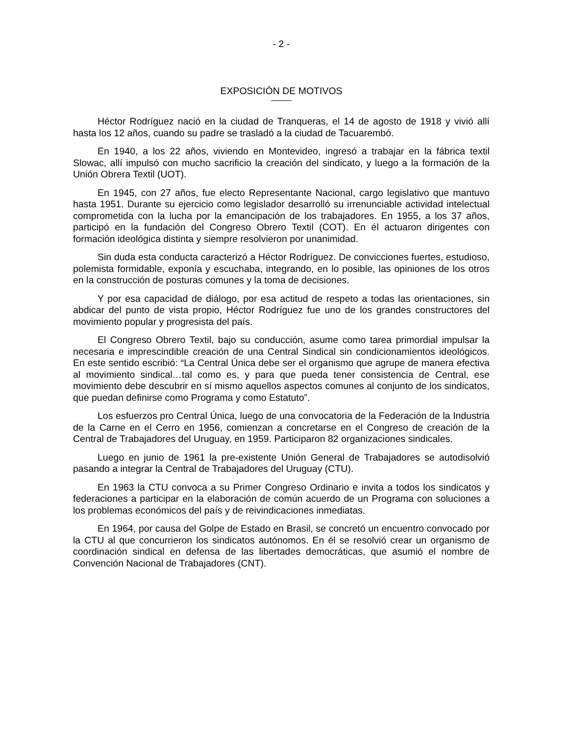- 2 -
EXPOSICIÓN DE MOTIVOS
Héctor Rodríguez nació en la ciudad de Tranqueras, el 14 de agosto de 1918 y vivió allí hasta los 12 años, cuando su padre se trasladó a la ciudad de Tacuarembó.
En 1940, a los 22 años, viviendo en Montevideo, ingresó a trabajar en la fábrica textil Slowac, allí impulsó con mucho sacrificio la creación del sindicato, y luego a la formación de la Unión Obrera Textil (UOT).
En 1945, con 27 años, fue electo Representante Nacional, cargo legislativo que mantuvo hasta 1951. Durante su ejercicio como legislador desarrolló su irrenunciable actividad intelectual comprometida con la lucha por la emancipación de los trabajadores. En 1955, a los 37 años, participó en la fundación del Congreso Obrero Textil (COT). En él actuaron dirigentes con formación ideológica distinta y siempre resolvieron por unanimidad.
Sin duda esta conducta caracterizó a Héctor Rodríguez. De convicciones fuertes, estudioso, polemista formidable, exponía y escuchaba, integrando, en lo posible, las opiniones de los otros en la construcción de posturas comunes y la toma de decisiones.
Y por esa capacidad de diálogo, por esa actitud de respeto a todas las orientaciones, sin abdicar del punto de vista propio, Héctor Rodríguez fue uno de los grandes constructores del movimiento popular y progresista del país.
El Congreso Obrero Textil, bajo su conducción, asume como tarea primordial impulsar la necesaria e imprescindible creación de una Central Sindical sin condicionamientos ideológicos. En este sentido escribió: “La Central Única debe ser el organismo que agrupe de manera efectiva al movimiento sindical…tal como es, y para que pueda tener consistencia de Central, ese movimiento debe descubrir en sí mismo aquellos aspectos comunes al conjunto de los sindicatos, que puedan definirse como Programa y como Estatuto”.
Los esfuerzos pro Central Única, luego de una convocatoria de la Federación de la Industria de la Carne en el Cerro en 1956, comienzan a concretarse en el Congreso de creación de la Central de Trabajadores del Uruguay, en 1959. Participaron 82 organizaciones sindicales.
Luego en junio de 1961 la pre-existente Unión General de Trabajadores se autodisolvió pasando a integrar la Central de Trabajadores del Uruguay (CTU).
En 1963 la CTU convoca a su Primer Congreso Ordinario e invita a todos los sindicatos y federaciones a participar en la elaboración de común acuerdo de un Programa con soluciones a los problemas económicos del país y de reivindicaciones inmediatas.
En 1964, por causa del Golpe de Estado en Brasil, se concretó un encuentro convocado por la CTU al que concurrieron los sindicatos autónomos. En él se resolvió crear un organismo de coordinación sindical en defensa de las libertades democráticas, que asumió el nombre de Convención Nacional de Trabajadores (CNT).